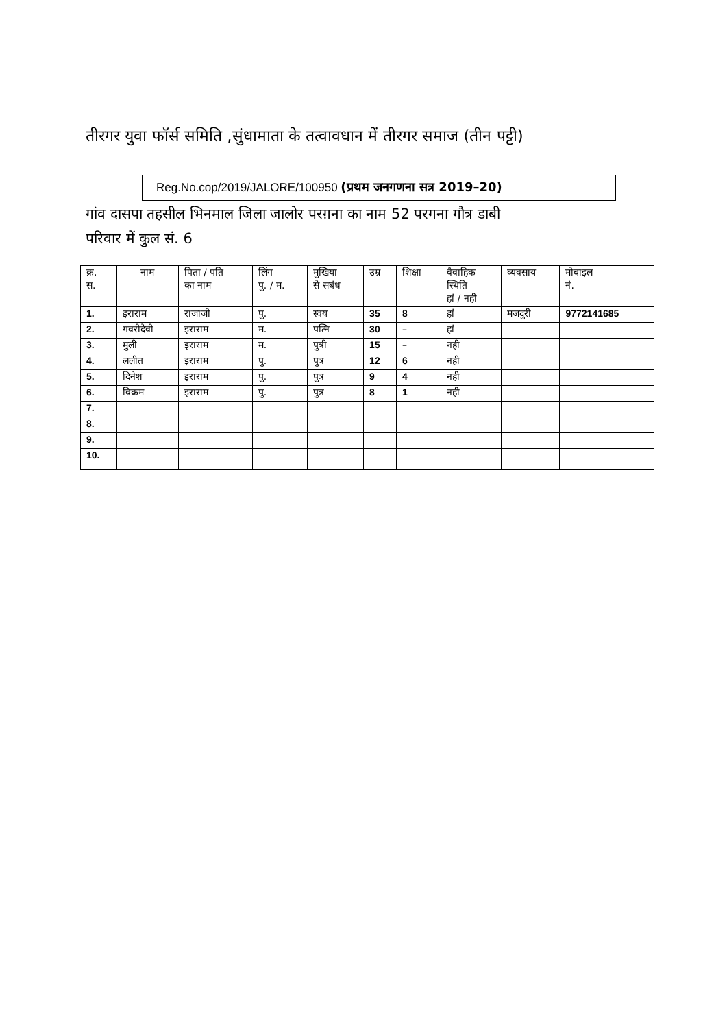तीरगर युवा फॉर्स समिति ,सुंधामाता के तत्वावधान में तीरगर समाज (तीन पट्टी)
Reg.No.cop/2019/JALORE/100950 (प्रथम जनगणना सत्र 2019–20)
गांव दासपा तहसील भिनमाल जिला जालोर परग़ना का नाम 52 परगना गौत्र डाबी
परिवार में कुल सं. 6
| क्र. स. | नाम | पिता / पति का नाम | लिंग पु. / म. | मुखिया से सबंध | उम्र | शिक्षा | वैवाहिक स्थिति हां / नही | व्यवसाय | मोबाइल नं. |
| --- | --- | --- | --- | --- | --- | --- | --- | --- | --- |
| 1. | इराराम | राजाजी | पु. | स्वय | 35 | 8 | हां | मजदुरी | 9772141685 |
| 2. | गवरीदेवी | इराराम | म. | पत्नि | 30 | – | हां | | |
| 3. | मुली | इराराम | म. | पुत्री | 15 | – | नही | | |
| 4. | ललीत | इराराम | पु. | पुत्र | 12 | 6 | नही | | |
| 5. | दिनेश | इराराम | पु. | पुत्र | 9 | 4 | नही | | |
| 6. | विक्रम | इराराम | पु. | पुत्र | 8 | 1 | नही | | |
| 7. | | | | | | | | | |
| 8. | | | | | | | | | |
| 9. | | | | | | | | | |
| 10. | | | | | | | | | |